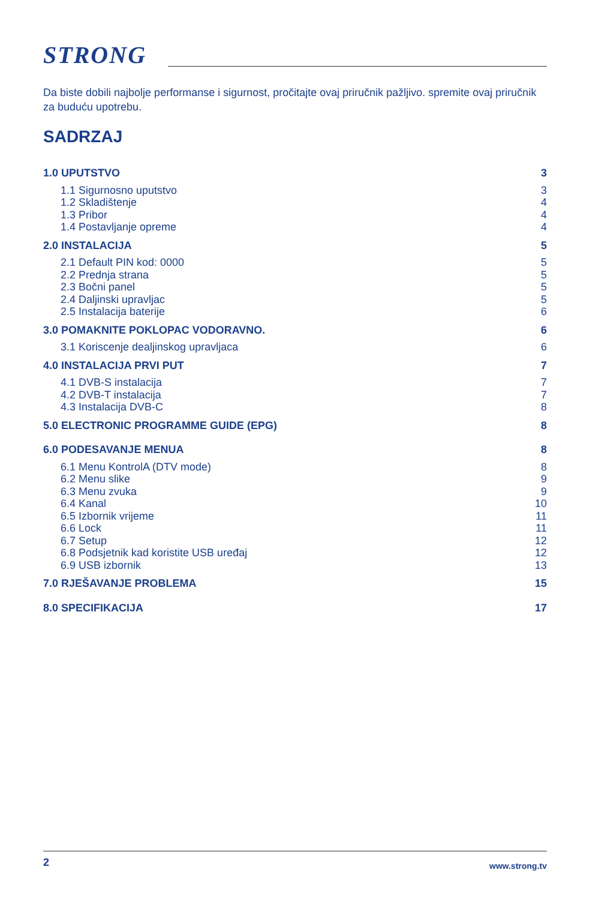STRONG
Da biste dobili najbolje performanse i sigurnost, pročitajte ovaj priručnik pažljivo. spremite ovaj priručnik za buduću upotrebu.
SADRZAJ
1.0 UPUTSTVO 3
1.1 Sigurnosno uputstvo 3
1.2 Skladištenje 4
1.3 Pribor 4
1.4 Postavljanje opreme 4
2.0 INSTALACIJA 5
2.1 Default PIN kod: 0000 5
2.2 Prednja strana 5
2.3 Bočni panel 5
2.4 Daljinski upravljac 5
2.5 Instalacija baterije 6
3.0 POMAKNITE POKLOPAC VODORAVNO. 6
3.1 Koriscenje dealjinskog upravljaca 6
4.0 INSTALACIJA PRVI PUT 7
4.1 DVB-S instalacija 7
4.2 DVB-T instalacija 7
4.3 Instalacija DVB-C 8
5.0 ELECTRONIC PROGRAMME GUIDE (EPG) 8
6.0 PODESAVANJE MENUA 8
6.1 Menu KontrolA (DTV mode) 8
6.2 Menu slike 9
6.3 Menu zvuka 9
6.4 Kanal 10
6.5 Izbornik vrijeme 11
6.6 Lock 11
6.7 Setup 12
6.8 Podsjetnik kad koristite USB uređaj 12
6.9 USB izbornik 13
7.0 RJEŠAVANJE PROBLEMA 15
8.0 SPECIFIKACIJA 17
2 www.strong.tv